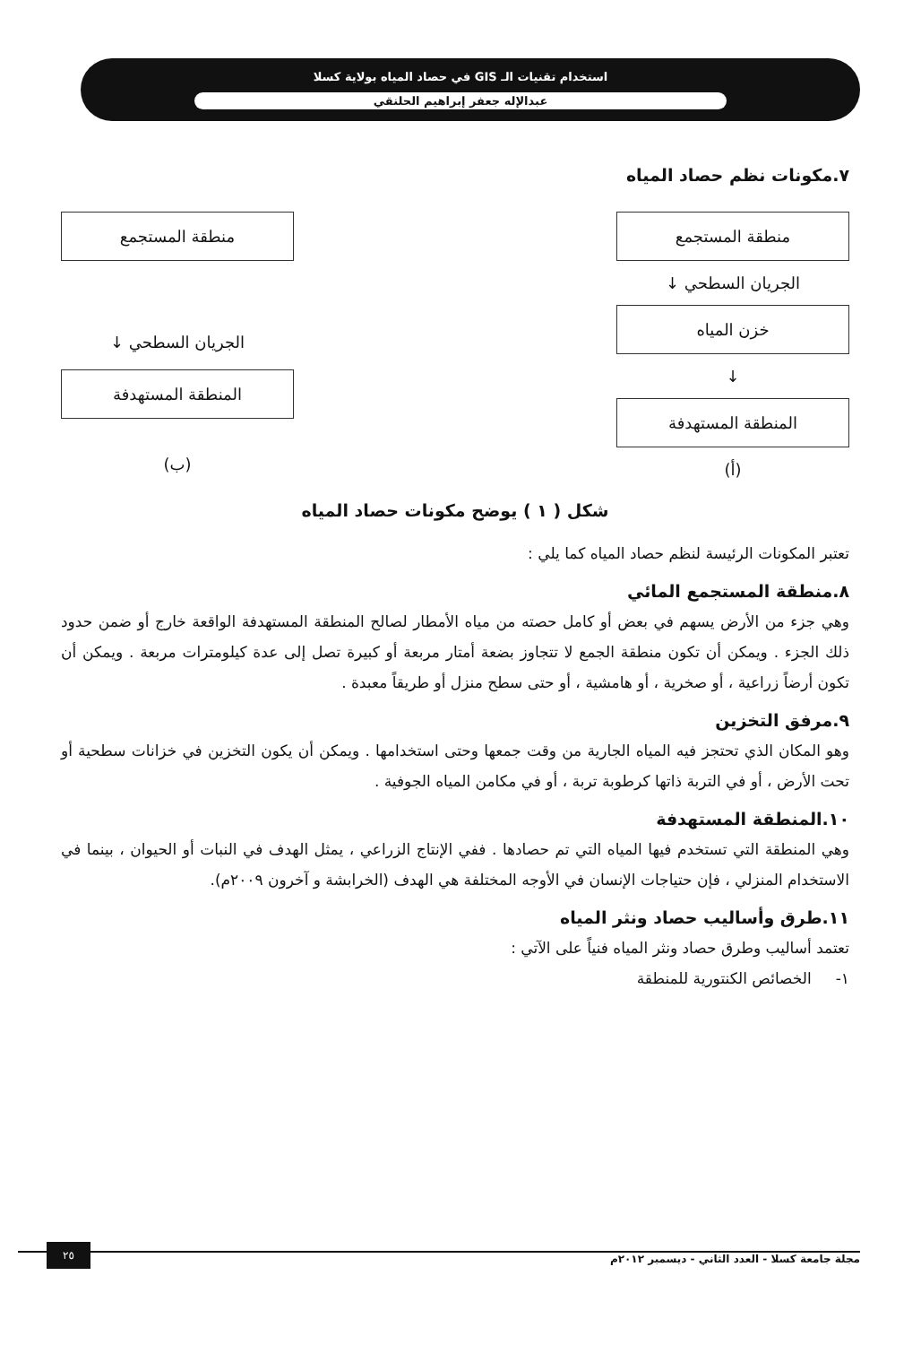استخدام تقنيات الـ GIS في حصاد المياه بولاية كسلا
عبدالإله جعفر إبراهيم الحلنقي
٧.مكونات نظم حصاد المياه
منطقة المستجمع
الجريان السطحي ↓
خزن المياه
↓
المنطقة المستهدفة
(أ)
منطقة المستجمع
الجريان السطحي ↓
المنطقة المستهدفة
(ب)
شكل ( ١ ) يوضح مكونات حصاد المياه
تعتبر المكونات الرئيسة لنظم حصاد المياه كما يلي :
٨.منطقة المستجمع المائي
وهي جزء من الأرض يسهم في بعض أو كامل حصته من مياه الأمطار لصالح المنطقة المستهدفة الواقعة خارج أو ضمن حدود ذلك الجزء . ويمكن أن تكون منطقة الجمع لا تتجاوز بضعة أمتار مربعة أو كبيرة تصل إلى عدة كيلومترات مربعة . ويمكن أن تكون أرضاً زراعية ، أو صخرية ، أو هامشية ، أو حتى سطح منزل أو طريقاً معبدة .
٩.مرفق التخزين
وهو المكان الذي تحتجز فيه المياه الجارية من وقت جمعها وحتى استخدامها . ويمكن أن يكون التخزين في خزانات سطحية أو تحت الأرض ، أو في التربة ذاتها كرطوبة تربة ، أو في مكامن المياه الجوفية .
١٠.المنطقة المستهدفة
وهي المنطقة التي تستخدم فيها المياه التي تم حصادها . ففي الإنتاج الزراعي ، يمثل الهدف في النبات أو الحيوان ، بينما في الاستخدام المنزلي ، فإن حتياجات الإنسان في الأوجه المختلفة هي الهدف (الخرابشة و آخرون ٢٠٠٩م).
١١.طرق وأساليب حصاد ونثر المياه
تعتمد أساليب وطرق حصاد ونثر المياه فنياً على الآتي :
١- الخصائص الكنتورية للمنطقة
مجلة جامعة كسلا - العدد الثاني - ديسمبر ٢٠١٢م
٢٥